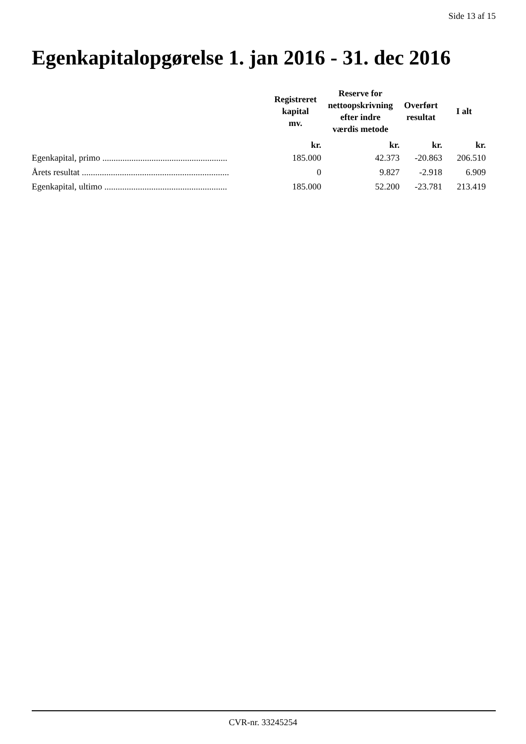Side 13 af 15
Egenkapitalopgørelse 1. jan 2016 - 31. dec 2016
| | Registreret kapital mv. | Reserve for nettoopskrivning efter indre værdis metode | Overført resultat | I alt |
| --- | --- | --- | --- | --- |
| | kr. | kr. | kr. | kr. |
| Egenkapital, primo ........................................................ | 185.000 | 42.373 | -20.863 | 206.510 |
| Årets resultat .................................................................. | 0 | 9.827 | -2.918 | 6.909 |
| Egenkapital, ultimo ....................................................... | 185.000 | 52.200 | -23.781 | 213.419 |
CVR-nr. 33245254